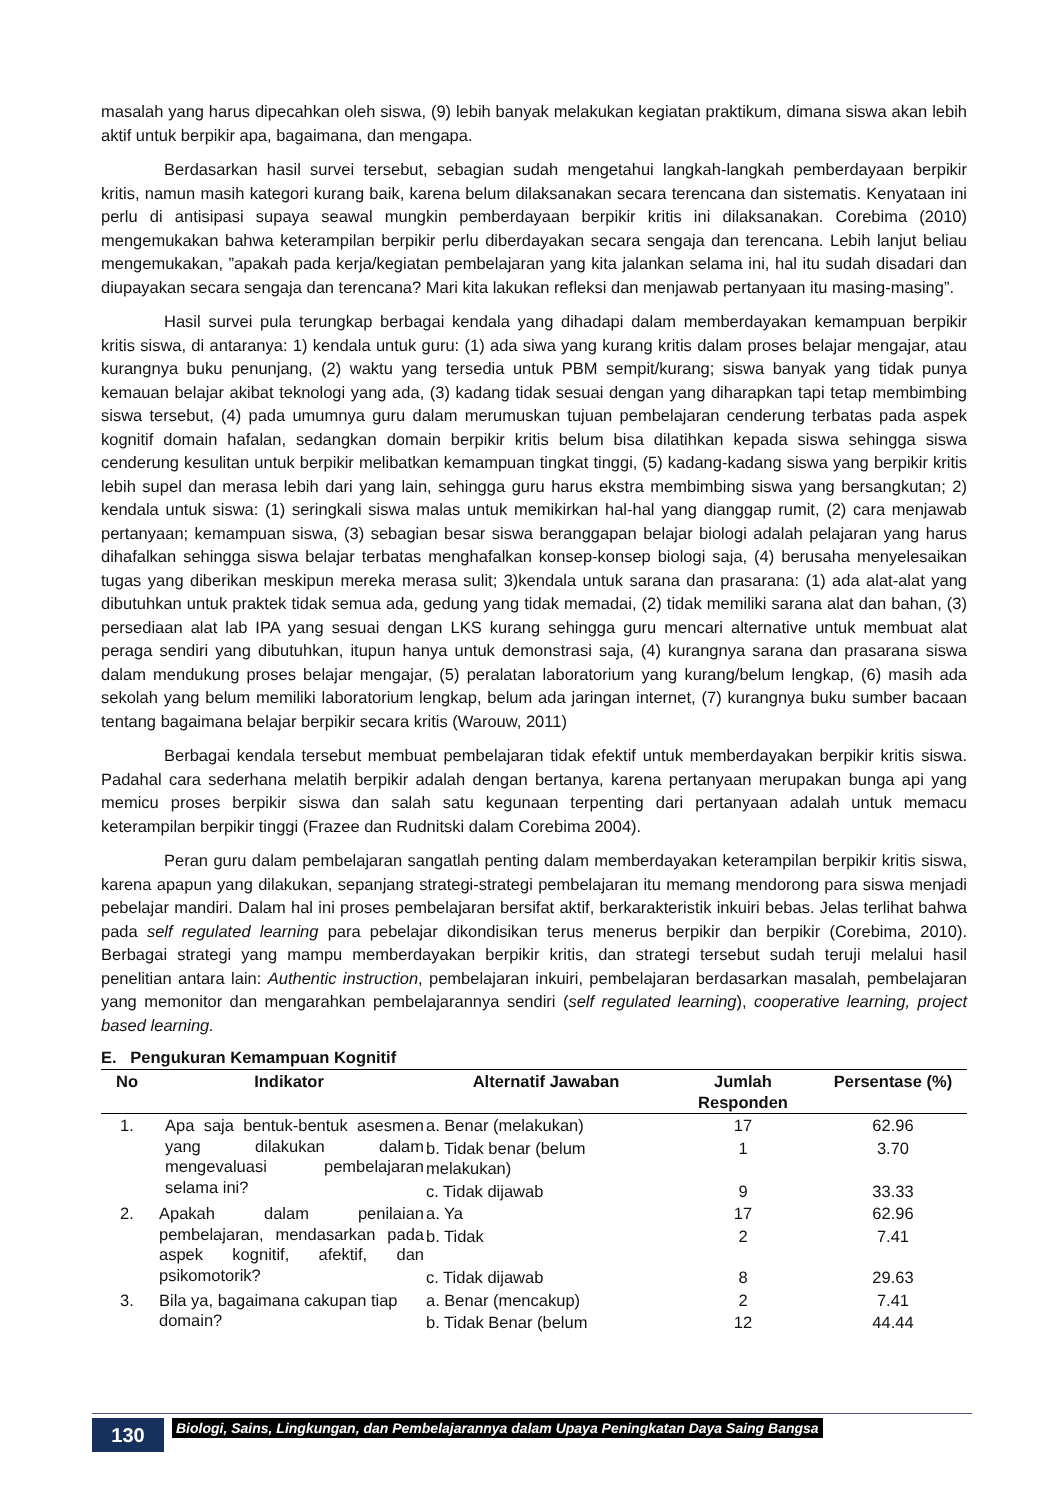masalah yang harus dipecahkan oleh siswa, (9) lebih banyak melakukan kegiatan praktikum, dimana siswa akan lebih aktif untuk berpikir apa, bagaimana, dan mengapa.
Berdasarkan hasil survei tersebut, sebagian sudah mengetahui langkah-langkah pemberdayaan berpikir kritis, namun masih kategori kurang baik, karena belum dilaksanakan secara terencana dan sistematis. Kenyataan ini perlu di antisipasi supaya seawal mungkin pemberdayaan berpikir kritis ini dilaksanakan. Corebima (2010) mengemukakan bahwa keterampilan berpikir perlu diberdayakan secara sengaja dan terencana. Lebih lanjut beliau mengemukakan, ”apakah pada kerja/kegiatan pembelajaran yang kita jalankan selama ini, hal itu sudah disadari dan diupayakan secara sengaja dan terencana? Mari kita lakukan refleksi dan menjawab pertanyaan itu masing-masing”.
Hasil survei pula terungkap berbagai kendala yang dihadapi dalam memberdayakan kemampuan berpikir kritis siswa, di antaranya: 1) kendala untuk guru: (1) ada siwa yang kurang kritis dalam proses belajar mengajar, atau kurangnya buku penunjang, (2) waktu yang tersedia untuk PBM sempit/kurang; siswa banyak yang tidak punya kemauan belajar akibat teknologi yang ada, (3) kadang tidak sesuai dengan yang diharapkan tapi tetap membimbing siswa tersebut, (4) pada umumnya guru dalam merumuskan tujuan pembelajaran cenderung terbatas pada aspek kognitif domain hafalan, sedangkan domain berpikir kritis belum bisa dilatihkan kepada siswa sehingga siswa cenderung kesulitan untuk berpikir melibatkan kemampuan tingkat tinggi, (5) kadang-kadang siswa yang berpikir kritis lebih supel dan merasa lebih dari yang lain, sehingga guru harus ekstra membimbing siswa yang bersangkutan; 2) kendala untuk siswa: (1) seringkali siswa malas untuk memikirkan hal-hal yang dianggap rumit, (2) cara menjawab pertanyaan; kemampuan siswa, (3) sebagian besar siswa beranggapan belajar biologi adalah pelajaran yang harus dihafalkan sehingga siswa belajar terbatas menghafalkan konsep-konsep biologi saja, (4) berusaha menyelesaikan tugas yang diberikan meskipun mereka merasa sulit; 3)kendala untuk sarana dan prasarana: (1) ada alat-alat yang dibutuhkan untuk praktek tidak semua ada, gedung yang tidak memadai, (2) tidak memiliki sarana alat dan bahan, (3) persediaan alat lab IPA yang sesuai dengan LKS kurang sehingga guru mencari alternative untuk membuat alat peraga sendiri yang dibutuhkan, itupun hanya untuk demonstrasi saja, (4) kurangnya sarana dan prasarana siswa dalam mendukung proses belajar mengajar, (5) peralatan laboratorium yang kurang/belum lengkap, (6) masih ada sekolah yang belum memiliki laboratorium lengkap, belum ada jaringan internet, (7) kurangnya buku sumber bacaan tentang bagaimana belajar berpikir secara kritis (Warouw, 2011)
Berbagai kendala tersebut membuat pembelajaran tidak efektif untuk memberdayakan berpikir kritis siswa. Padahal cara sederhana melatih berpikir adalah dengan bertanya, karena pertanyaan merupakan bunga api yang memicu proses berpikir siswa dan salah satu kegunaan terpenting dari pertanyaan adalah untuk memacu keterampilan berpikir tinggi (Frazee dan Rudnitski dalam Corebima 2004).
Peran guru dalam pembelajaran sangatlah penting dalam memberdayakan keterampilan berpikir kritis siswa, karena apapun yang dilakukan, sepanjang strategi-strategi pembelajaran itu memang mendorong para siswa menjadi pebelajar mandiri. Dalam hal ini proses pembelajaran bersifat aktif, berkarakteristik inkuiri bebas. Jelas terlihat bahwa pada self regulated learning para pebelajar dikondisikan terus menerus berpikir dan berpikir (Corebima, 2010). Berbagai strategi yang mampu memberdayakan berpikir kritis, dan strategi tersebut sudah teruji melalui hasil penelitian antara lain: Authentic instruction, pembelajaran inkuiri, pembelajaran berdasarkan masalah, pembelajaran yang memonitor dan mengarahkan pembelajarannya sendiri (self regulated learning), cooperative learning, project based learning.
E. Pengukuran Kemampuan Kognitif
| No | Indikator | Alternatif Jawaban | Jumlah Responden | Persentase (%) |
| --- | --- | --- | --- | --- |
| 1. | Apa saja bentuk-bentuk asesmen yang dilakukan dalam mengevaluasi pembelajaran selama ini? | a. Benar (melakukan) | 17 | 62.96 |
| | | b. Tidak benar (belum melakukan) | 1 | 3.70 |
| | | c. Tidak dijawab | 9 | 33.33 |
| 2. | Apakah dalam penilaian pembelajaran, mendasarkan pada aspek kognitif, afektif, dan psikomotorik? | a. Ya | 17 | 62.96 |
| | | b. Tidak | 2 | 7.41 |
| | | c. Tidak dijawab | 8 | 29.63 |
| 3. | Bila ya, bagaimana cakupan tiap domain? | a. Benar (mencakup) | 2 | 7.41 |
| | | b. Tidak Benar (belum | 12 | 44.44 |
130
Biologi, Sains, Lingkungan, dan Pembelajarannya dalam Upaya Peningkatan Daya Saing Bangsa